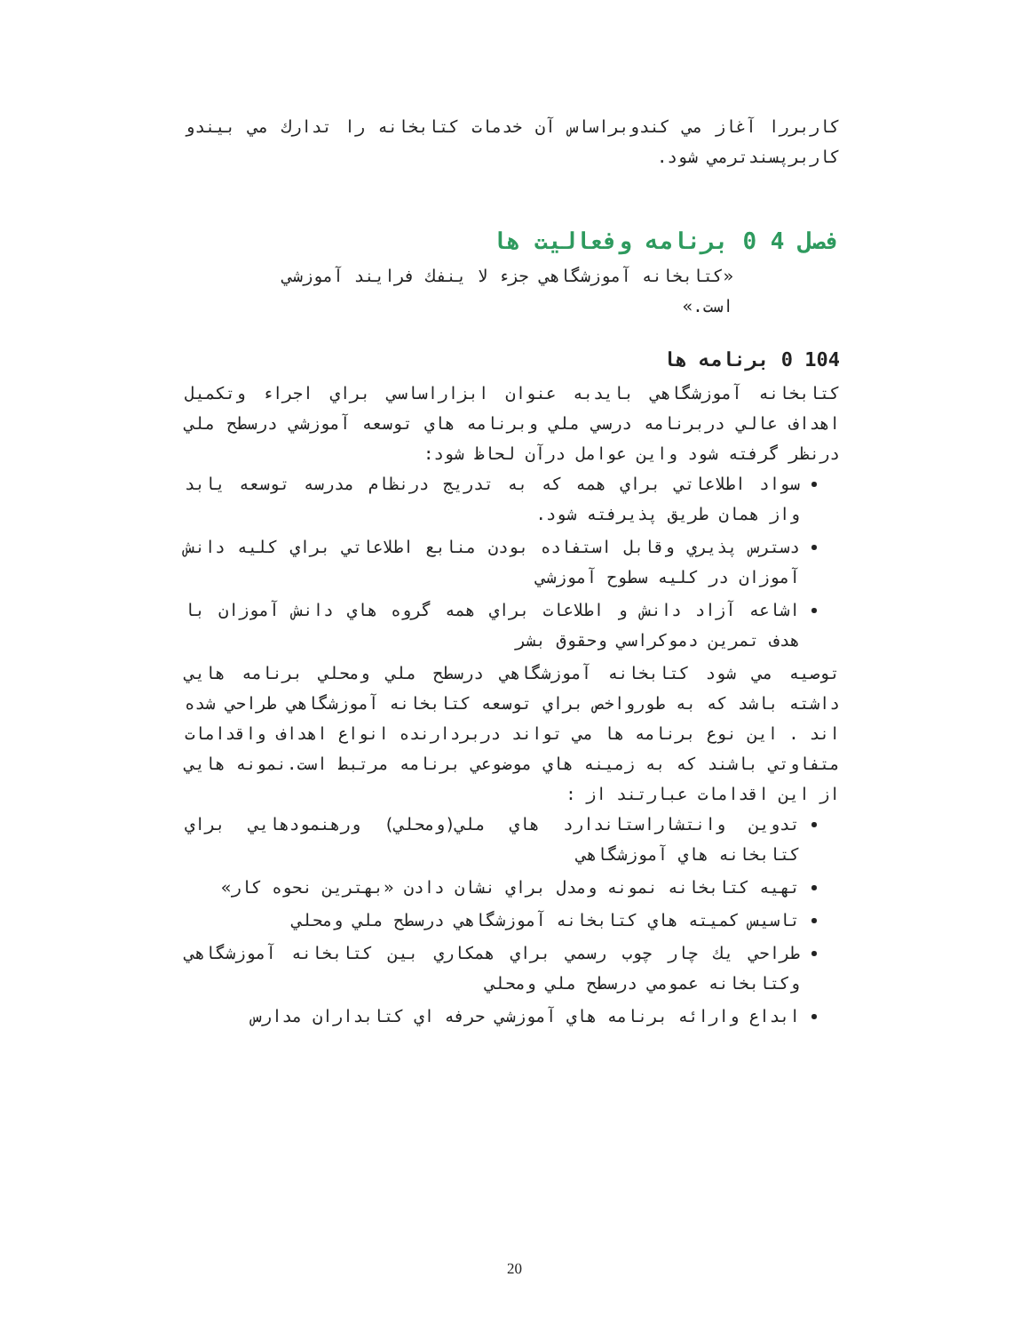كاربررا آغاز مي كندوبراساس آن خدمات كتابخانه را تدارك مي بيندو كاربرپسندترمي شود.
فصل 4 0 برنامه وفعاليت ها
«كتابخانه آموزشگاهي جزء لا ينفك فرايند آموزشي است.»
104 0 برنامه ها
كتابخانه آموزشگاهي بايدبه عنوان ابزاراساسي براي اجراء وتكميل اهداف عالي دربرنامه درسي ملي وبرنامه هاي توسعه آموزشي درسطح ملي درنظر گرفته شود واين عوامل درآن لحاظ شود:
سواد اطلاعاتي براي همه كه به تدريج درنظام مدرسه توسعه يابد واز همان طريق پذيرفته شود.
دسترس پذيري وقابل استفاده بودن منابع اطلاعاتي براي كليه دانش آموزان در كليه سطوح آموزشي
اشاعه آزاد دانش و اطلاعات براي همه گروه هاي دانش آموزان با هدف تمرين دموكراسي وحقوق بشر
توصيه مي شود كتابخانه آموزشگاهي درسطح ملي ومحلي برنامه هايي داشته باشد كه به طورواخص براي توسعه كتابخانه آموزشگاهي طراحي شده اند . اين نوع برنامه ها مي تواند دربردارنده انواع اهداف واقدامات متفاوتي باشند كه به زمينه هاي موضوعي برنامه مرتبط است.نمونه هايي از اين اقدامات عبارتند از :
تدوين وانتشاراستاندارد هاي ملي(ومحلي) ورهنمودهايي براي كتابخانه هاي آموزشگاهي
تهيه كتابخانه نمونه ومدل براي نشان دادن «بهترين نحوه كار»
تاسيس كميته هاي كتابخانه آموزشگاهي درسطح ملي ومحلي
طراحي يك چار چوب رسمي براي همكاري بين كتابخانه آموزشگاهي وكتابخانه عمومي درسطح ملي ومحلي
ابداع وارائه برنامه هاي آموزشي حرفه اي كتابداران مدارس
20